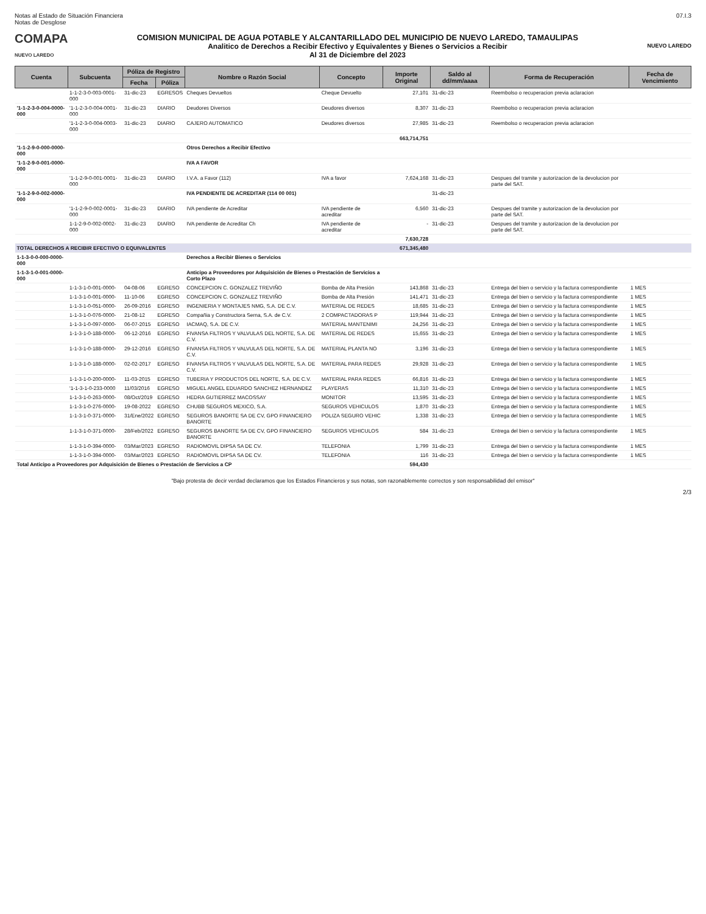Notas al Estado de Situación Financiera
Notas de Desglose
07.I.3
COMAPA
NUEVO LAREDO
COMISION MUNICIPAL DE AGUA POTABLE Y ALCANTARILLADO DEL MUNICIPIO DE NUEVO LAREDO, TAMAULIPAS
Analitico de Derechos a Recibir Efectivo y Equivalentes y Bienes o Servicios a Recibir
Al 31 de Diciembre del 2023
NUEVO LAREDO
| Cuenta | Subcuenta | Póliza de Registro | | Nombre o Razón Social | Concepto | Importe Original | Saldo al dd/mm/aaaa | Forma de Recuperación | Fecha de Vencimiento |
| --- | --- | --- | --- | --- | --- | --- | --- | --- | --- |
| | | Fecha | Póliza | | | | | | |
| | 1-1-2-3-0-003-0001-000 | 31-dic-23 | EGRESOS | Cheques Devueltos | Cheque Devuelto | 27,101 | 31-dic-23 | Reembolso o recuperacion previa aclaracion | |
| '1-1-2-3-0-004-0000-000 | '1-1-2-3-0-004-0001-000 | 31-dic-23 | DIARIO | Deudores Diversos | Deudores diversos | 8,307 | 31-dic-23 | Reembolso o recuperacion previa aclaracion | |
| | '1-1-2-3-0-004-0003-000 | 31-dic-23 | DIARIO | CAJERO AUTOMATICO | Deudores diversos | 27,985 | 31-dic-23 | Reembolso o recuperacion previa aclaracion | |
| | | | | | | 663,714,751 | | | |
| '1-1-2-9-0-000-0000-000 | | | | Otros Derechos a Recibir Efectivo | | | | | |
| '1-1-2-9-0-001-0000-000 | | | | IVA A FAVOR | | | | | |
| | '1-1-2-9-0-001-0001-000 | 31-dic-23 | DIARIO | I.V.A. a Favor (112) | IVA a favor | 7,624,168 | 31-dic-23 | Despues del tramite y autorizacion de la devolucion por parte del SAT. | |
| '1-1-2-9-0-002-0000-000 | | | | IVA PENDIENTE DE ACREDITAR (114 00 001) | | | 31-dic-23 | | |
| | '1-1-2-9-0-002-0001-000 | 31-dic-23 | DIARIO | IVA pendiente de Acreditar | IVA pendiente de acreditar | 6,560 | 31-dic-23 | Despues del tramite y autorizacion de la devolucion por parte del SAT. | |
| | 1-1-2-9-0-002-0002-000 | 31-dic-23 | DIARIO | IVA pendiente de Acreditar Ch | IVA pendiente de acreditar | - | 31-dic-23 | Despues del tramite y autorizacion de la devolucion por parte del SAT. | |
| | | | | | | 7,630,728 | | | |
| TOTAL DERECHOS A RECIBIR EFECTIVO O EQUIVALENTES | | | | | | 671,345,480 | | | |
| 1-1-3-0-0-000-0000-000 | | | | Derechos a Recibir Bienes o Servicios | | | | | |
| 1-1-3-1-0-001-0000-000 | | | | Anticipo a Proveedores por Adquisición de Bienes o Prestación de Servicios a Corto Plazo | | | | | |
| | 1-1-3-1-0-001-0000- | 04-08-06 | EGRESO | CONCEPCION C. GONZALEZ TREVIÑO | Bomba de Alta Presión | 143,868 | 31-dic-23 | Entrega del bien o servicio y la factura correspondiente | 1 MES |
| | 1-1-3-1-0-001-0000- | 11-10-06 | EGRESO | CONCEPCION C. GONZALEZ TREVIÑO | Bomba de Alta Presión | 141,471 | 31-dic-23 | Entrega del bien o servicio y la factura correspondiente | 1 MES |
| | 1-1-3-1-0-051-0000- | 26-09-2016 | EGRESO | INGENIERIA Y MONTAJES NMG, S.A. DE C.V. | MATERIAL DE REDES | 18,685 | 31-dic-23 | Entrega del bien o servicio y la factura correspondiente | 1 MES |
| | 1-1-3-1-0-076-0000- | 21-08-12 | EGRESO | Compañia y Constructora Serna, S.A. de C.V. | 2 COMPACTADORAS P | 119,944 | 31-dic-23 | Entrega del bien o servicio y la factura correspondiente | 1 MES |
| | 1-1-3-1-0-097-0000- | 06-07-2015 | EGRESO | IACMAQ, S.A. DE C.V. | MATERIAL MANTENIMI | 24,256 | 31-dic-23 | Entrega del bien o servicio y la factura correspondiente | 1 MES |
| | 1-1-3-1-0-188-0000- | 06-12-2016 | EGRESO | FIVANSA FILTROS Y VALVULAS DEL NORTE, S.A. DE C.V. | MATERIAL DE REDES | 15,655 | 31-dic-23 | Entrega del bien o servicio y la factura correspondiente | 1 MES |
| | 1-1-3-1-0-188-0000- | 29-12-2016 | EGRESO | FIVANSA FILTROS Y VALVULAS DEL NORTE, S.A. DE C.V. | MATERIAL PLANTA NO | 3,196 | 31-dic-23 | Entrega del bien o servicio y la factura correspondiente | 1 MES |
| | 1-1-3-1-0-188-0000- | 02-02-2017 | EGRESO | FIVANSA FILTROS Y VALVULAS DEL NORTE, S.A. DE C.V. | MATERIAL PARA REDES | 29,928 | 31-dic-23 | Entrega del bien o servicio y la factura correspondiente | 1 MES |
| | 1-1-3-1-0-200-0000- | 11-03-2015 | EGRESO | TUBERIA Y PRODUCTOS DEL NORTE, S.A. DE C.V. | MATERIAL PARA REDES | 66,816 | 31-dic-23 | Entrega del bien o servicio y la factura correspondiente | 1 MES |
| | '1-1-3-1-0-233-0000 | 11/03/2016 | EGRESO | MIGUEL ANGEL EDUARDO SANCHEZ HERNANDEZ | PLAYERAS | 11,310 | 31-dic-23 | Entrega del bien o servicio y la factura correspondiente | 1 MES |
| | 1-1-3-1-0-263-0000- | 08/Oct/2019 | EGRESO | HEDRA GUTIERREZ MACOSSAY | MONITOR | 13,595 | 31-dic-23 | Entrega del bien o servicio y la factura correspondiente | 1 MES |
| | 1-1-3-1-0-276-0000- | 19-08-2022 | EGRESO | CHUBB SEGUROS MEXICO, S.A. | SEGUROS VEHICULOS | 1,870 | 31-dic-23 | Entrega del bien o servicio y la factura correspondiente | 1 MES |
| | 1-1-3-1-0-371-0000- | 31/Ene/2022 | EGRESO | SEGUROS BANORTE SA DE CV, GPO FINANCIERO BANORTE | POLIZA SEGURO VEHIC | 1,338 | 31-dic-23 | Entrega del bien o servicio y la factura correspondiente | 1 MES |
| | 1-1-3-1-0-371-0000- | 28/Feb/2022 | EGRESO | SEGUROS BANORTE SA DE CV, GPO FINANCIERO BANORTE | SEGUROS VEHICULOS | 584 | 31-dic-23 | Entrega del bien o servicio y la factura correspondiente | 1 MES |
| | 1-1-3-1-0-394-0000- | 03/Mar/2023 | EGRESO | RADIOMOVIL DIPSA SA DE CV. | TELEFONIA | 1,799 | 31-dic-23 | Entrega del bien o servicio y la factura correspondiente | 1 MES |
| | 1-1-3-1-0-394-0000- | 03/Mar/2023 | EGRESO | RADIOMOVIL DIPSA SA DE CV. | TELEFONIA | 116 | 31-dic-23 | Entrega del bien o servicio y la factura correspondiente | 1 MES |
| Total Anticipo a Proveedores por Adquisición de Bienes o Prestación de Servicios a CP | | | | | | 594,430 | | | |
"Bajo protesta de decir verdad declaramos que los Estados Financieros y sus notas, son razonablemente correctos y son responsabilidad del emisor"
2/3